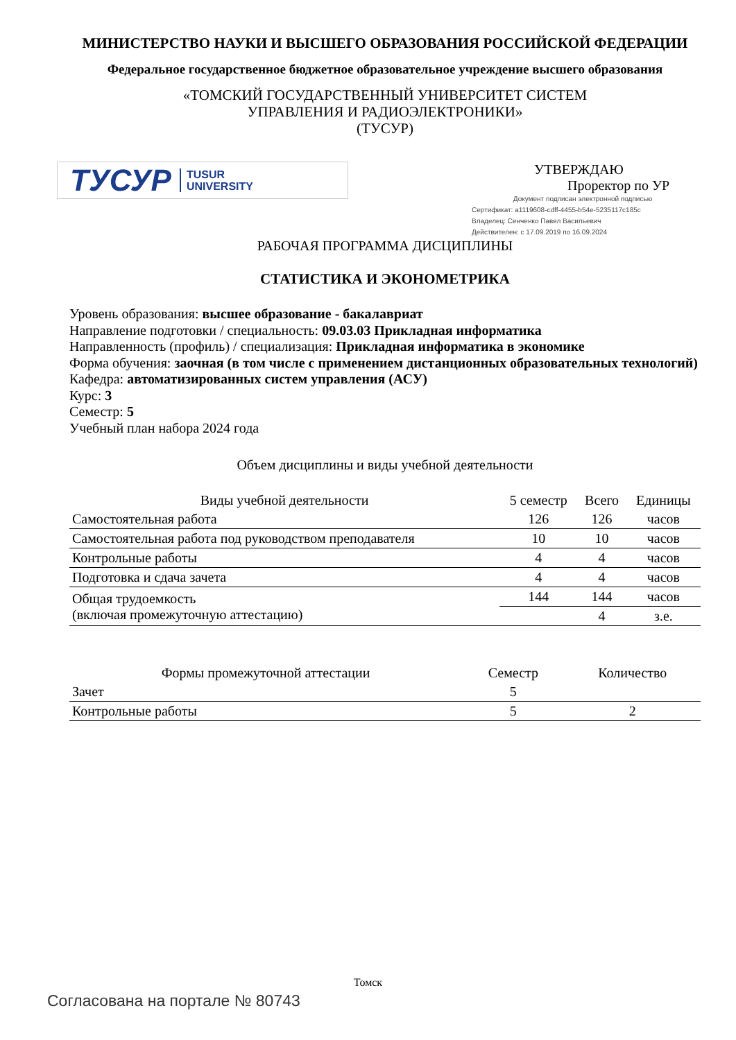МИНИСТЕРСТВО НАУКИ И ВЫСШЕГО ОБРАЗОВАНИЯ РОССИЙСКОЙ ФЕДЕРАЦИИ
Федеральное государственное бюджетное образовательное учреждение высшего образования
«ТОМСКИЙ ГОСУДАРСТВЕННЫЙ УНИВЕРСИТЕТ СИСТЕМ
УПРАВЛЕНИЯ И РАДИОЭЛЕКТРОНИКИ»
(ТУСУР)
ТУСУР TUSUR
UNIVERSITY
УТВЕРЖДАЮ
Проректор по УР
Документ подписан электронной подписью
Сертификат: a1119608-cdff-4455-b54e-5235117c185c
Владелец: Сенченко Павел Васильевич
Действителен: с 17.09.2019 по 16.09.2024
РАБОЧАЯ ПРОГРАММА ДИСЦИПЛИНЫ
СТАТИСТИКА И ЭКОНОМЕТРИКА
Уровень образования: высшее образование - бакалавриат
Направление подготовки / специальность: 09.03.03 Прикладная информатика
Направленность (профиль) / специализация: Прикладная информатика в экономике
Форма обучения: заочная (в том числе с применением дистанционных образовательных технологий)
Кафедра: автоматизированных систем управления (АСУ)
Курс: 3
Семестр: 5
Учебный план набора 2024 года
Объем дисциплины и виды учебной деятельности
| Виды учебной деятельности | 5 семестр | Всего | Единицы |
| --- | --- | --- | --- |
| Самостоятельная работа | 126 | 126 | часов |
| Самостоятельная работа под руководством преподавателя | 10 | 10 | часов |
| Контрольные работы | 4 | 4 | часов |
| Подготовка и сдача зачета | 4 | 4 | часов |
| Общая трудоемкость (включая промежуточную аттестацию) | 144 | 144 | часов |
| | | 4 | з.е. |
| Формы промежуточной аттестации | Семестр | Количество |
| --- | --- | --- |
| Зачет | 5 | |
| Контрольные работы | 5 | 2 |
Томск
Согласована на портале № 80743